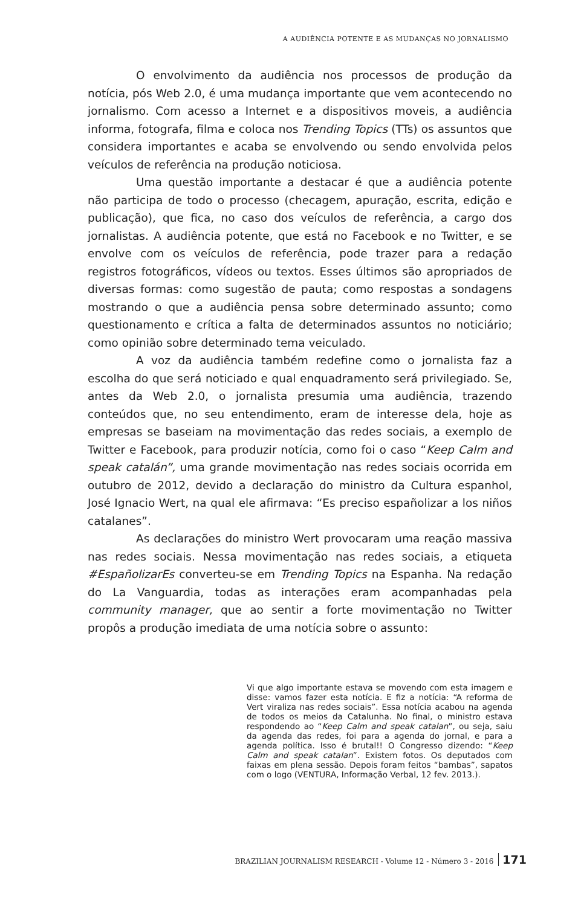A AUDIÊNCIA POTENTE E AS MUDANÇAS NO JORNALISMO
O envolvimento da audiência nos processos de produção da notícia, pós Web 2.0, é uma mudança importante que vem acontecendo no jornalismo. Com acesso a Internet e a dispositivos moveis, a audiência informa, fotografa, filma e coloca nos Trending Topics (TTs) os assuntos que considera importantes e acaba se envolvendo ou sendo envolvida pelos veículos de referência na produção noticiosa.
Uma questão importante a destacar é que a audiência potente não participa de todo o processo (checagem, apuração, escrita, edição e publicação), que fica, no caso dos veículos de referência, a cargo dos jornalistas. A audiência potente, que está no Facebook e no Twitter, e se envolve com os veículos de referência, pode trazer para a redação registros fotográficos, vídeos ou textos. Esses últimos são apropriados de diversas formas: como sugestão de pauta; como respostas a sondagens mostrando o que a audiência pensa sobre determinado assunto; como questionamento e crítica a falta de determinados assuntos no noticiário; como opinião sobre determinado tema veiculado.
A voz da audiência também redefine como o jornalista faz a escolha do que será noticiado e qual enquadramento será privilegiado. Se, antes da Web 2.0, o jornalista presumia uma audiência, trazendo conteúdos que, no seu entendimento, eram de interesse dela, hoje as empresas se baseiam na movimentação das redes sociais, a exemplo de Twitter e Facebook, para produzir notícia, como foi o caso “Keep Calm and speak catalán”, uma grande movimentação nas redes sociais ocorrida em outubro de 2012, devido a declaração do ministro da Cultura espanhol, José Ignacio Wert, na qual ele afirmava: “Es preciso españolizar a los niños catalanes”.
As declarações do ministro Wert provocaram uma reação massiva nas redes sociais. Nessa movimentação nas redes sociais, a etiqueta #EspañolizarEs converteu-se em Trending Topics na Espanha. Na redação do La Vanguardia, todas as interações eram acompanhadas pela community manager, que ao sentir a forte movimentação no Twitter propôs a produção imediata de uma notícia sobre o assunto:
Vi que algo importante estava se movendo com esta imagem e disse: vamos fazer esta notícia. E fiz a notícia: “A reforma de Vert viraliza nas redes sociais”. Essa notícia acabou na agenda de todos os meios da Catalunha. No final, o ministro estava respondendo ao “Keep Calm and speak catalan”, ou seja, saiu da agenda das redes, foi para a agenda do jornal, e para a agenda política. Isso é brutal!! O Congresso dizendo: “Keep Calm and speak catalan”. Existem fotos. Os deputados com faixas em plena sessão. Depois foram feitos “bambas”, sapatos com o logo (VENTURA, Informação Verbal, 12 fev. 2013.).
BRAZILIAN JOURNALISM RESEARCH - Volume 12 - Número 3 - 2016 171